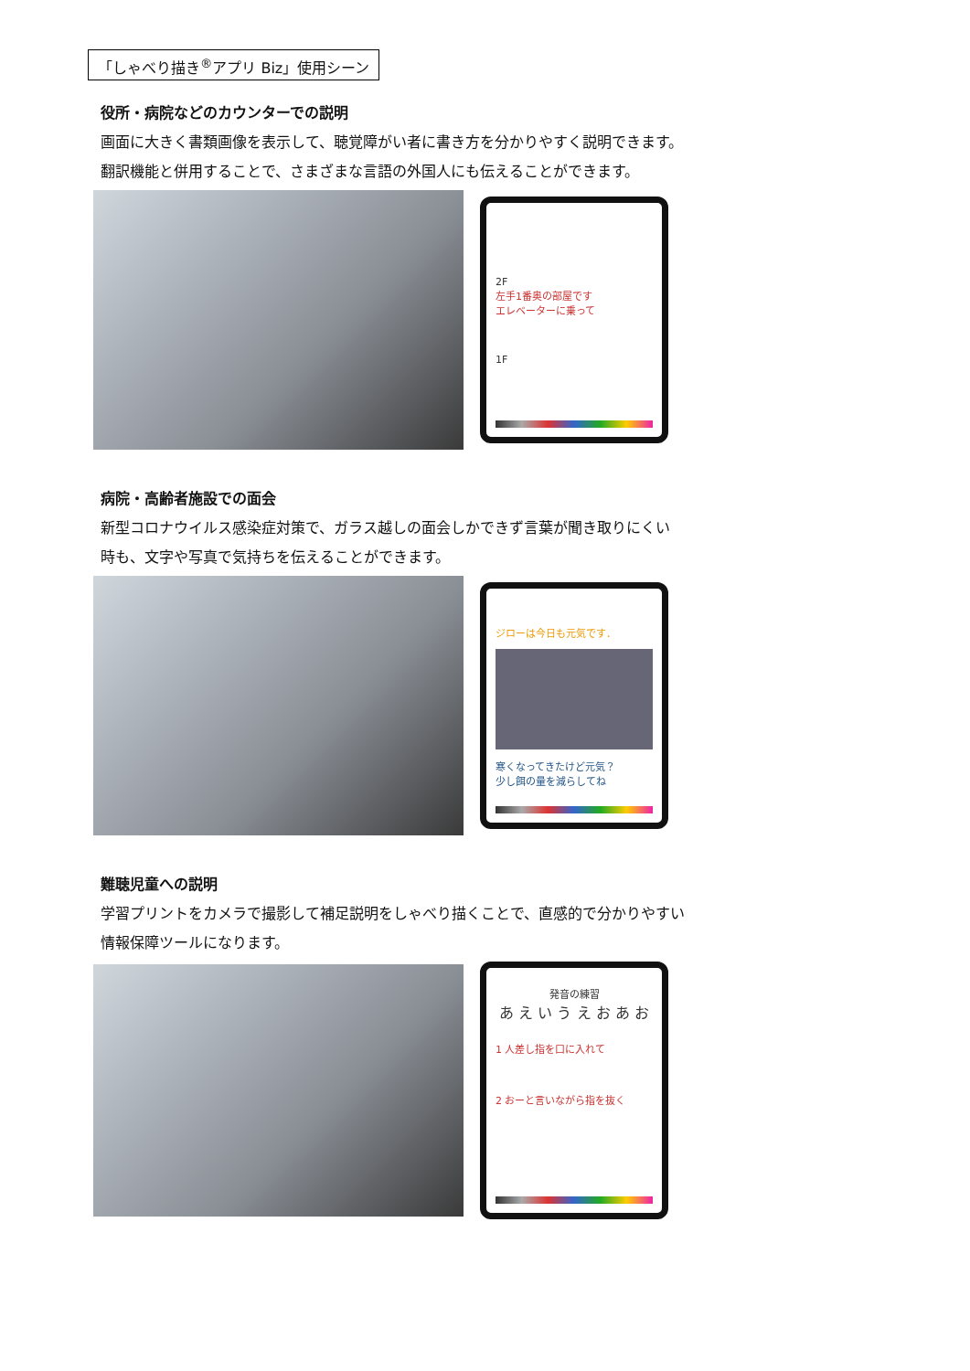「しゃべり描き<sup>®</sup>アプリ Biz」使用シーン
役所・病院などのカウンターでの説明
画面に大きく書類画像を表示して、聴覚障がい者に書き方を分かりやすく説明できます。
翻訳機能と併用することで、さまざまな言語の外国人にも伝えることができます。
2F
左手1番奥の部屋です
エレベーターに乗って
1F
病院・高齢者施設での面会
新型コロナウイルス感染症対策で、ガラス越しの面会しかできず言葉が聞き取りにくい
時も、文字や写真で気持ちを伝えることができます。
ジローは今日も元気です．
寒くなってきたけど元気？
少し餌の量を減らしてね
難聴児童への説明
学習プリントをカメラで撮影して補足説明をしゃべり描くことで、直感的で分かりやすい
情報保障ツールになります。
発音の練習
あ え い う え お あ お
1 人差し指を口に入れて
2 おーと言いながら指を抜く